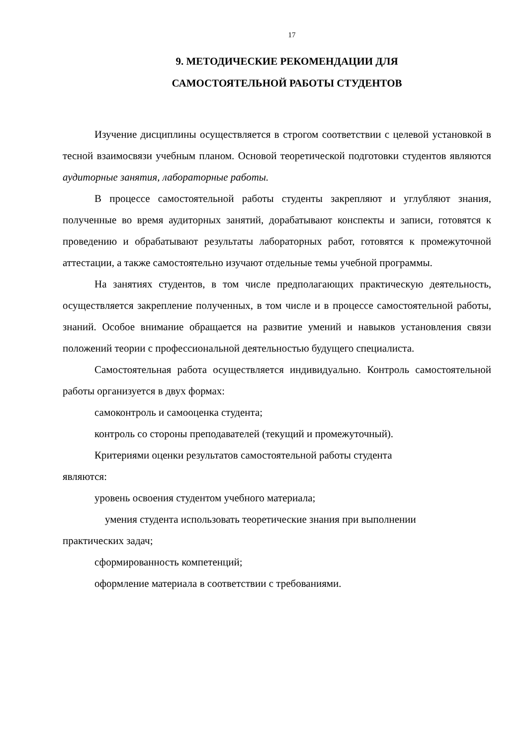17
9. МЕТОДИЧЕСКИЕ РЕКОМЕНДАЦИИ ДЛЯ
САМОСТОЯТЕЛЬНОЙ РАБОТЫ СТУДЕНТОВ
Изучение дисциплины осуществляется в строгом соответствии с целевой установкой в тесной взаимосвязи учебным планом. Основой теоретической подготовки студентов являются аудиторные занятия, лабораторные работы.
В процессе самостоятельной работы студенты закрепляют и углубляют знания, полученные во время аудиторных занятий, дорабатывают конспекты и записи, готовятся к проведению и обрабатывают результаты лабораторных работ, готовятся к промежуточной аттестации, а также самостоятельно изучают отдельные темы учебной программы.
На занятиях студентов, в том числе предполагающих практическую деятельность, осуществляется закрепление полученных, в том числе и в процессе самостоятельной работы, знаний. Особое внимание обращается на развитие умений и навыков установления связи положений теории с профессиональной деятельностью будущего специалиста.
Самостоятельная работа осуществляется индивидуально. Контроль самостоятельной работы организуется в двух формах:
самоконтроль и самооценка студента;
контроль со стороны преподавателей (текущий и промежуточный).
Критериями оценки результатов самостоятельной работы студента
являются:
уровень освоения студентом учебного материала;
умения студента использовать теоретические знания при выполнении
практических задач;
сформированность компетенций;
оформление материала в соответствии с требованиями.